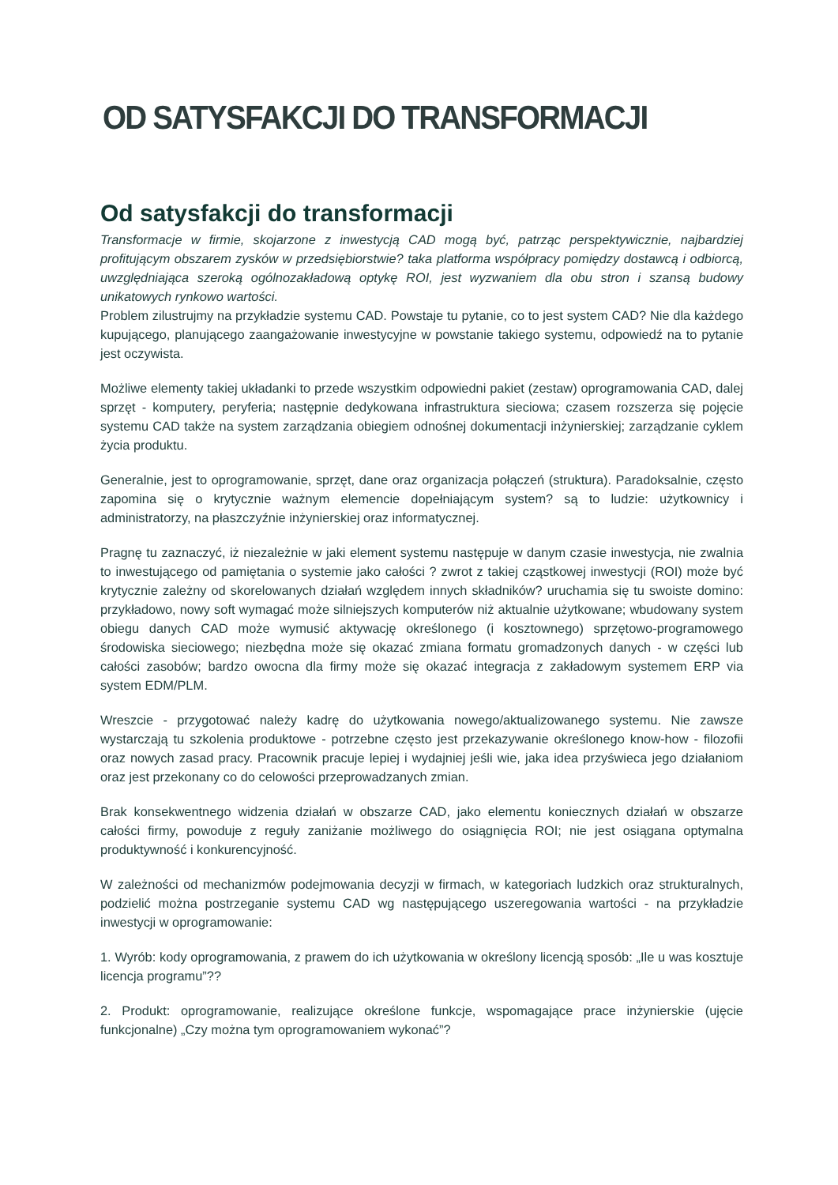OD SATYSFAKCJI DO TRANSFORMACJI
Od satysfakcji do transformacji
Transformacje w firmie, skojarzone z inwestycją CAD mogą być, patrząc perspektywicznie, najbardziej profitującym obszarem zysków w przedsiębiorstwie? taka platforma współpracy pomiędzy dostawcą i odbiorcą, uwzględniająca szeroką ogólnozakładową optykę ROI, jest wyzwaniem dla obu stron i szansą budowy unikatowych rynkowo wartości.
Problem zilustrujmy na przykładzie systemu CAD. Powstaje tu pytanie, co to jest system CAD? Nie dla każdego kupującego, planującego zaangażowanie inwestycyjne w powstanie takiego systemu, odpowiedź na to pytanie jest oczywista.
Możliwe elementy takiej układanki to przede wszystkim odpowiedni pakiet (zestaw) oprogramowania CAD, dalej sprzęt - komputery, peryferia; następnie dedykowana infrastruktura sieciowa; czasem rozszerza się pojęcie systemu CAD także na system zarządzania obiegiem odnośnej dokumentacji inżynierskiej; zarządzanie cyklem życia produktu.
Generalnie, jest to oprogramowanie, sprzęt, dane oraz organizacja połączeń (struktura). Paradoksalnie, często zapomina się o krytycznie ważnym elemencie dopełniającym system? są to ludzie: użytkownicy i administratorzy, na płaszczyźnie inżynierskiej oraz informatycznej.
Pragnę tu zaznaczyć, iż niezależnie w jaki element systemu następuje w danym czasie inwestycja, nie zwalnia to inwestującego od pamiętania o systemie jako całości ? zwrot z takiej cząstkowej inwestycji (ROI) może być krytycznie zależny od skorelowanych działań względem innych składników? uruchamia się tu swoiste domino: przykładowo, nowy soft wymagać może silniejszych komputerów niż aktualnie użytkowane; wbudowany system obiegu danych CAD może wymusić aktywację określonego (i kosztownego) sprzętowo-programowego środowiska sieciowego; niezbędna może się okazać zmiana formatu gromadzonych danych - w części lub całości zasobów; bardzo owocna dla firmy może się okazać integracja z zakładowym systemem ERP via system EDM/PLM.
Wreszcie - przygotować należy kadrę do użytkowania nowego/aktualizowanego systemu. Nie zawsze wystarczają tu szkolenia produktowe - potrzebne często jest przekazywanie określonego know-how - filozofii oraz nowych zasad pracy. Pracownik pracuje lepiej i wydajniej jeśli wie, jaka idea przyświeca jego działaniom oraz jest przekonany co do celowości przeprowadzanych zmian.
Brak konsekwentnego widzenia działań w obszarze CAD, jako elementu koniecznych działań w obszarze całości firmy, powoduje z reguły zaniżanie możliwego do osiągnięcia ROI; nie jest osiągana optymalna produktywność i konkurencyjność.
W zależności od mechanizmów podejmowania decyzji w firmach, w kategoriach ludzkich oraz strukturalnych, podzielić można postrzeganie systemu CAD wg następującego uszeregowania wartości - na przykładzie inwestycji w oprogramowanie:
1. Wyrób: kody oprogramowania, z prawem do ich użytkowania w określony licencją sposób: „Ile u was kosztuje licencja programu”??
2. Produkt: oprogramowanie, realizujące określone funkcje, wspomagające prace inżynierskie (ujęcie funkcjonalne) „Czy można tym oprogramowaniem wykonać”?